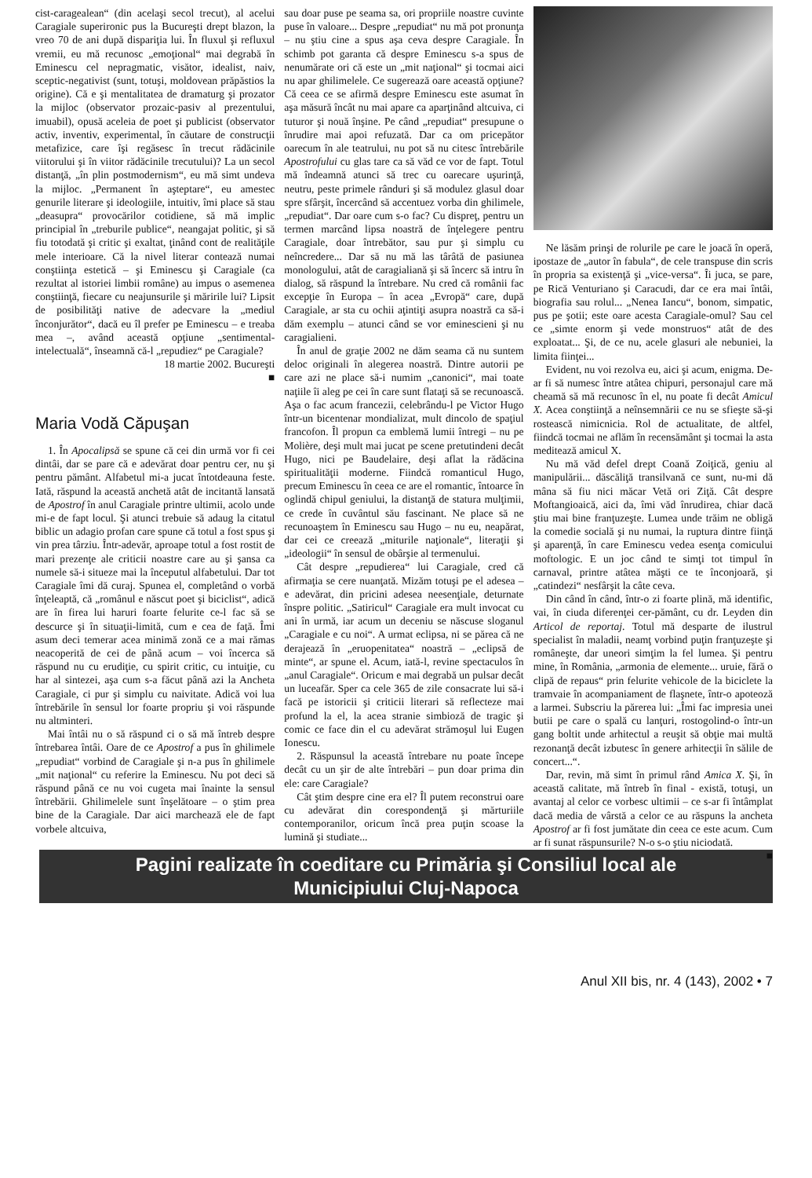cist-caragealean“ (din acelaşi secol trecut), al acelui Caragiale superironic pus la Bucureşti drept blazon, la vreo 70 de ani după dispariţia lui. În fluxul şi refluxul vremii, eu mă recunosc „emoţional“ mai degrabă în Eminescu cel nepragmatic, visător, idealist, naiv, sceptic-negativist (sunt, totuşi, moldovean prăpăstios la origine). Că e şi mentalitatea de dramaturg şi prozator la mijloc (observator prozaic-pasiv al prezentului, imuabil), opusă aceleia de poet şi publicist (observator activ, inventiv, experimental, în căutare de construcţii metafizice, care îşi regăsesc în trecut rădăcinile viitorului şi în viitor rădăcinile trecutului)? La un secol distanţă, „în plin postmodernism“, eu mă simt undeva la mijloc. „Permanent în aşteptare“, eu amestec genurile literare şi ideologiile, intuitiv, îmi place să stau „deasupra“ provocărilor cotidiene, să mă implic principial în „treburile publice“, neangajat politic, şi să fiu totodată şi critic şi exaltat, ţinând cont de realităţile mele interioare. Că la nivel literar contează numai conştiinţa estetică – şi Eminescu şi Caragiale (ca rezultat al istoriei limbii române) au impus o asemenea conştiinţă, fiecare cu neajunsurile şi măririle lui? Lipsit de posibilităţi native de adecvare la „mediul înconjurător“, dacă eu îl prefer pe Eminescu – e treaba mea –, având această opţiune „sentimental-intelectuală“, înseamnă că-l „repudiez“ pe Caragiale?
18 martie 2002. Bucureşti
■
Maria Vodă Căpuşan
1. În Apocalipsă se spune că cei din urmă vor fi cei dintâi, dar se pare că e adevărat doar pentru cer, nu şi pentru pământ. Alfabetul mi-a jucat întotdeauna feste. Iată, răspund la această anchetă atât de incitantă lansată de Apostrof în anul Caragiale printre ultimii, acolo unde mi-e de fapt locul. Şi atunci trebuie să adaug la citatul biblic un adagio profan care spune că totul a fost spus şi vin prea târziu. Într-adevăr, aproape totul a fost rostit de mari prezenţe ale criticii noastre care au şi şansa ca numele să-i situeze mai la începutul alfabetului. Dar tot Caragiale îmi dă curaj. Spunea el, completând o vorbă înţeleaptă, că „românul e născut poet şi biciclist“, adică are în firea lui haruri foarte felurite ce-l fac să se descurce şi în situaţii-limită, cum e cea de faţă. Îmi asum deci temerar acea minimă zonă ce a mai rămas neacoperită de cei de până acum – voi încerca să răspund nu cu erudiţie, cu spirit critic, cu intuiţie, cu har al sintezei, aşa cum s-a făcut până azi la Ancheta Caragiale, ci pur şi simplu cu naivitate. Adică voi lua întrebările în sensul lor foarte propriu şi voi răspunde nu altminteri.
Mai întâi nu o să răspund ci o să mă întreb despre întrebarea întâi. Oare de ce Apostrof a pus în ghilimele „repudiat“ vorbind de Caragiale şi n-a pus în ghilimele „mit naţional“ cu referire la Eminescu. Nu pot deci să răspund până ce nu voi cugeta mai înainte la sensul întrebării. Ghilimelele sunt înşelătoare – o ştim prea bine de la Caragiale. Dar aici marchează ele de fapt vorbele altcuiva,
sau doar puse pe seama sa, ori propriile noastre cuvinte puse în valoare... Despre „repudiat“ nu mă pot pronunţa – nu ştiu cine a spus aşa ceva despre Caragiale. În schimb pot garanta că despre Eminescu s-a spus de nenumărate ori că este un „mit naţional“ şi tocmai aici nu apar ghilimelele. Ce sugerează oare această opţiune? Că ceea ce se afirmă despre Eminescu este asumat în aşa măsură încât nu mai apare ca aparţinând altcuiva, ci tuturor şi nouă înşine. Pe când „repudiat“ presupune o înrudire mai apoi refuzată. Dar ca om pricepător oarecum în ale teatrului, nu pot să nu citesc întrebările Apostrofului cu glas tare ca să văd ce vor de fapt. Totul mă îndeamnă atunci să trec cu oarecare uşurinţă, neutru, peste primele rânduri şi să modulez glasul doar spre sfârşit, încercând să accentuez vorba din ghilimele, „repudiat“. Dar oare cum s-o fac? Cu dispreţ, pentru un termen marcând lipsa noastră de înţelegere pentru Caragiale, doar întrebător, sau pur şi simplu cu neîncredere... Dar să nu mă las târâtă de pasiunea monologului, atât de caragialiană şi să încerc să intru în dialog, să răspund la întrebare. Nu cred că românii fac excepţie în Europa – în acea „Evropă“ care, după Caragiale, ar sta cu ochii aţintiţi asupra noastră ca să-i dăm exemplu – atunci când se vor eminescieni şi nu caragialieni.
În anul de graţie 2002 ne dăm seama că nu suntem deloc originali în alegerea noastră. Dintre autorii pe care azi ne place să-i numim „canonici“, mai toate naţiile îi aleg pe cei în care sunt flataţi să se recunoască. Aşa o fac acum francezii, celebrându-l pe Victor Hugo într-un bicentenar mondializat, mult dincolo de spaţiul francofon. Îl propun ca emblemă lumii întregi – nu pe Molière, deşi mult mai jucat pe scene pretutindeni decât Hugo, nici pe Baudelaire, deşi aflat la rădăcina spiritualităţii moderne. Fiindcă romanticul Hugo, precum Eminescu în ceea ce are el romantic, întoarce în oglindă chipul geniului, la distanţă de statura mulţimii, ce crede în cuvântul său fascinant. Ne place să ne recunoaştem în Eminescu sau Hugo – nu eu, neapărat, dar cei ce creează „miturile naţionale“, literaţii şi „ideologii“ în sensul de obârşie al termenului.
Cât despre „repudierea“ lui Caragiale, cred că afirmaţia se cere nuanţată. Mizăm totuşi pe el adesea – e adevărat, din pricini adesea neesenţiale, deturnate înspre politic. „Satiricul“ Caragiale era mult invocat cu ani în urmă, iar acum un deceniu se născuse sloganul „Caragiale e cu noi“. A urmat eclipsa, ni se părea că ne derajează în „eruopenitatea“ noastră – „eclipsă de minte“, ar spune el. Acum, iată-l, revine spectaculos în „anul Caragiale“. Oricum e mai degrabă un pulsar decât un luceafăr. Sper ca cele 365 de zile consacrate lui să-i facă pe istoricii şi criticii literari să reflecteze mai profund la el, la acea stranie simbioză de tragic şi comic ce face din el cu adevărat strămoşul lui Eugen Ionescu.
2. Răspunsul la această întrebare nu poate începe decât cu un şir de alte întrebări – pun doar prima din ele: care Caragiale?
Cât ştim despre cine era el? Îl putem reconstrui oare cu adevărat din corespondenţă şi mărturiile contemporanilor, oricum încă prea puţin scoase la lumină şi studiate...
Ne lăsăm prinşi de rolurile pe care le joacă în operă, ipostaze de „autor în fabula“, de cele transpuse din scris în propria sa existenţă şi „vice-versa“. Îi juca, se pare, pe Rică Venturiano şi Caracudi, dar ce era mai întâi, biografia sau rolul... „Nenea Iancu“, bonom, simpatic, pus pe şotii; este oare acesta Caragiale-omul? Sau cel ce „simte enorm şi vede monstruos“ atât de des exploatat... Şi, de ce nu, acele glasuri ale nebuniei, la limita fiinţei...
Evident, nu voi rezolva eu, aici şi acum, enigma. De-ar fi să numesc între atâtea chipuri, personajul care mă cheamă să mă recunosc în el, nu poate fi decât Amicul X. Acea conştiinţă a neînsemnării ce nu se sfieşte să-şi rostească nimicnicia. Rol de actualitate, de altfel, fiindcă tocmai ne aflăm în recensământ şi tocmai la asta meditează amicul X.
Nu mă văd defel drept Coană Zoiţică, geniu al manipulării... dăscăliţă transilvană ce sunt, nu-mi dă mâna să fiu nici măcar Vetă ori Ziţă. Cât despre Moftangioaică, aici da, îmi văd înrudirea, chiar dacă ştiu mai bine franţuzeşte. Lumea unde trăim ne obligă la comedie socială şi nu numai, la ruptura dintre fiinţă şi aparenţă, în care Eminescu vedea esenţa comicului moftologic. E un joc când te simţi tot timpul în carnaval, printre atâtea măşti ce te înconjoară, şi „catindezi“ nesfârşit la câte ceva.
Din când în când, într-o zi foarte plină, mă identific, vai, în ciuda diferenţei cer-pământ, cu dr. Leyden din Articol de reportaj. Totul mă desparte de ilustrul specialist în maladii, neamţ vorbind puţin franţuzeşte şi româneşte, dar uneori simţim la fel lumea. Şi pentru mine, în România, „armonia de elemente... uruie, fără o clipă de repaus“ prin felurite vehicole de la biciclete la tramvaie în acompaniament de flaşnete, într-o apoteoză a larmei. Subscriu la părerea lui: „Îmi fac impresia unei butii pe care o spală cu lanţuri, rostogolind-o într-un gang boltit unde arhitectul a reuşit să obţie mai multă rezonanţă decât izbutesc în genere arhitecţii în sălile de concert...“.
Dar, revin, mă simt în primul rând Amica X. Şi, în această calitate, mă întreb în final - există, totuşi, un avantaj al celor ce vorbesc ultimii – ce s-ar fi întâmplat dacă media de vârstă a celor ce au răspuns la ancheta Apostrof ar fi fost jumătate din ceea ce este acum. Cum ar fi sunat răspunsurile? N-o s-o ştiu niciodată.
■
Pagini realizate în coeditare cu Primăria şi Consiliul local ale
Municipiului Cluj-Napoca
Anul XII bis, nr. 4 (143), 2002 • 7